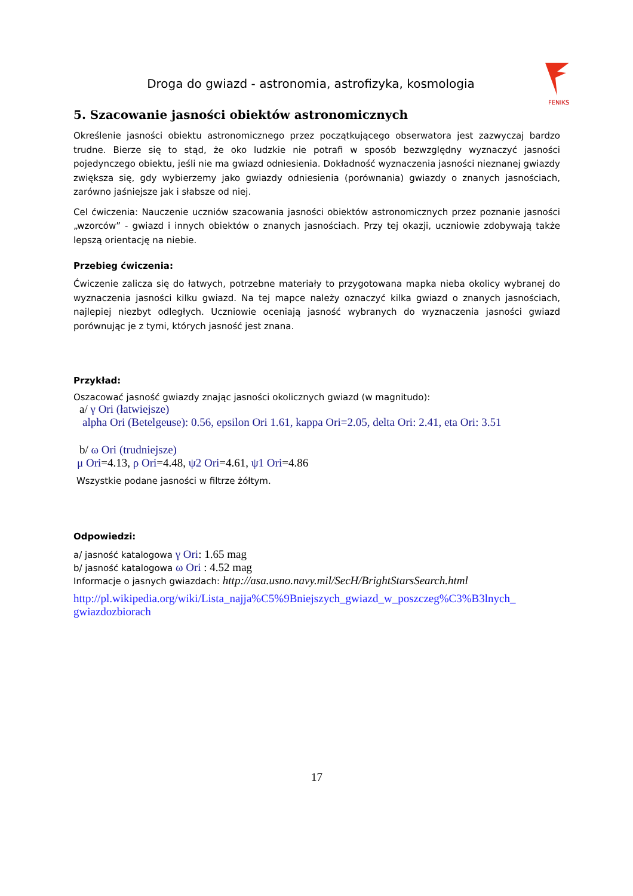FENIKS
Droga do gwiazd - astronomia, astrofizyka, kosmologia
5. Szacowanie jasności obiektów astronomicznych
Określenie jasności obiektu astronomicznego przez początkującego obserwatora jest zazwyczaj bardzo trudne. Bierze się to stąd, że oko ludzkie nie potrafi w sposób bezwzględny wyznaczyć jasności pojedynczego obiektu, jeśli nie ma gwiazd odniesienia. Dokładność wyznaczenia jasności nieznanej gwiazdy zwiększa się, gdy wybierzemy jako gwiazdy odniesienia (porównania) gwiazdy o znanych jasnościach, zarówno jaśniejsze jak i słabsze od niej.
Cel ćwiczenia: Nauczenie uczniów szacowania jasności obiektów astronomicznych przez poznanie jasności „wzorców” - gwiazd i innych obiektów o znanych jasnościach. Przy tej okazji, uczniowie zdobywają także lepszą orientację na niebie.
Przebieg ćwiczenia:
Ćwiczenie zalicza się do łatwych, potrzebne materiały to przygotowana mapka nieba okolicy wybranej do wyznaczenia jasności kilku gwiazd. Na tej mapce należy oznaczyć kilka gwiazd o znanych jasnościach, najlepiej niezbyt odległych. Uczniowie oceniają jasność wybranych do wyznaczenia jasności gwiazd porównując je z tymi, których jasność jest znana.
Przykład:
Oszacować jasność gwiazdy znając jasności okolicznych gwiazd (w magnitudo):
a/ γ Ori (łatwiejsze)
alpha Ori (Betelgeuse): 0.56, epsilon Ori 1.61, kappa Ori=2.05, delta Ori: 2.41, eta Ori: 3.51
b/ ω Ori (trudniejsze)
μ Ori=4.13, ρ Ori=4.48, ψ2 Ori=4.61, ψ1 Ori=4.86
Wszystkie podane jasności w filtrze żółtym.
Odpowiedzi:
a/ jasność katalogowa γ Ori: 1.65 mag
b/ jasność katalogowa ω Ori : 4.52 mag
Informacje o jasnych gwiazdach: http://asa.usno.navy.mil/SecH/BrightStarsSearch.html
http://pl.wikipedia.org/wiki/Lista_najja%C5%9Bniejszych_gwiazd_w_poszczeg%C3%B3lnych_ gwiazdozbiorach
17